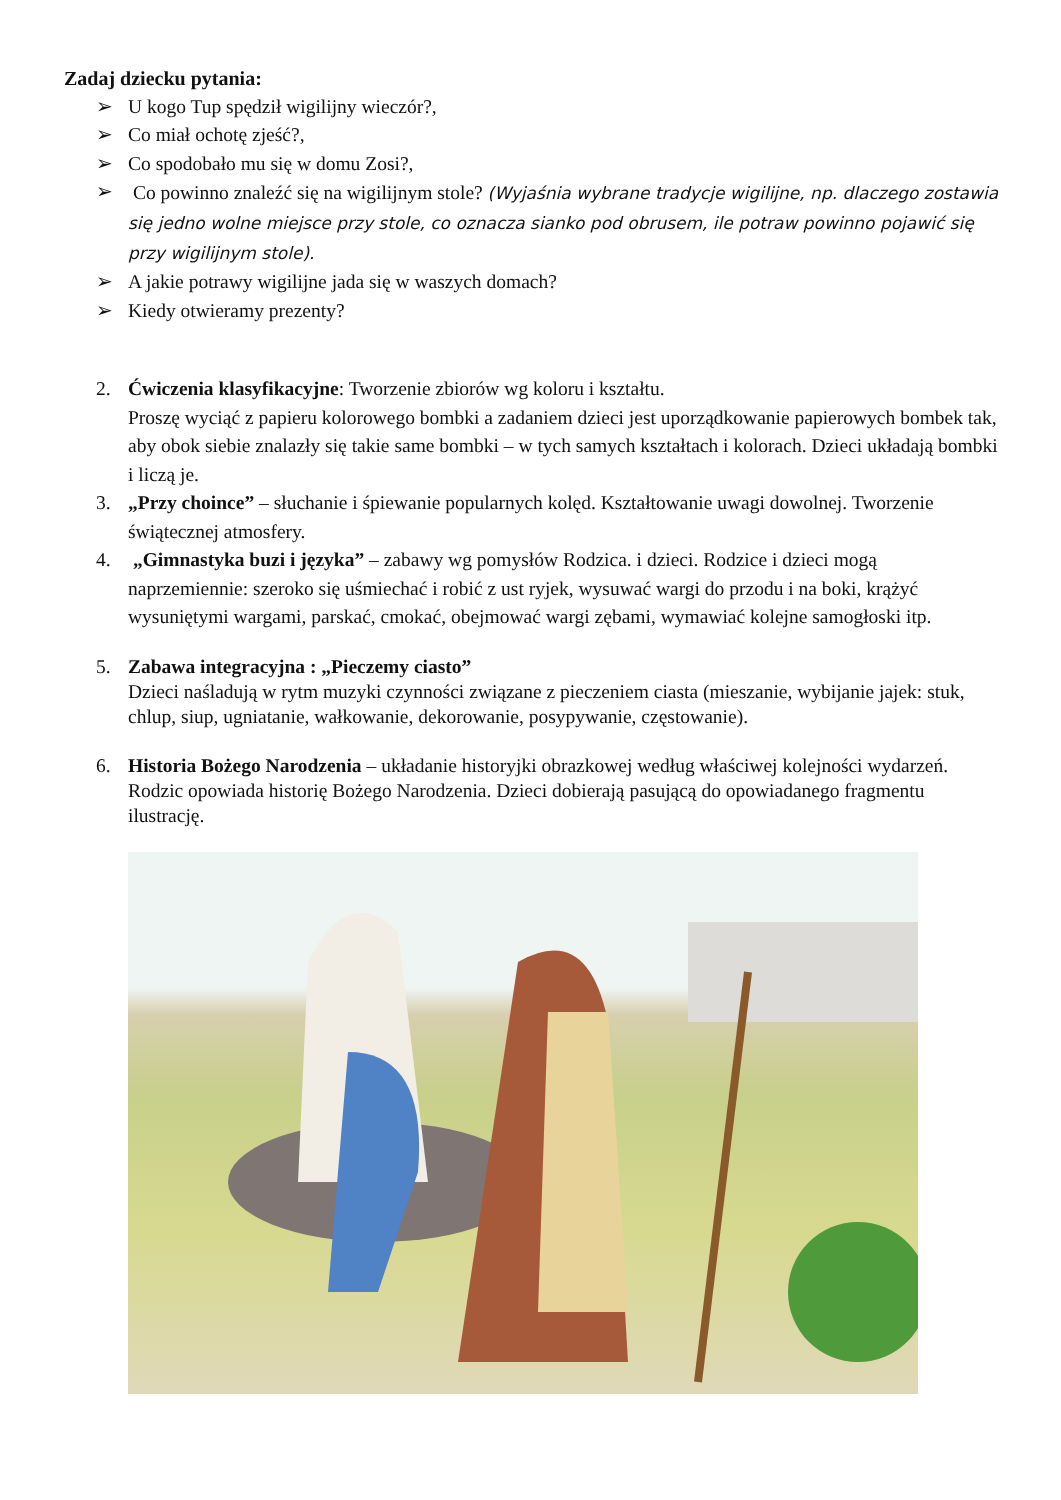Zadaj dziecku pytania:
➢ U kogo Tup spędził wigilijny wieczór?,
➢ Co miał ochotę zjeść?,
➢ Co spodobało mu się w domu Zosi?,
➢ Co powinno znaleźć się na wigilijnym stole? (Wyjaśnia wybrane tradycje wigilijne, np. dlaczego zostawia się jedno wolne miejsce przy stole, co oznacza sianko pod obrusem, ile potraw powinno pojawić się przy wigilijnym stole).
➢ A jakie potrawy wigilijne jada się w waszych domach?
➢ Kiedy otwieramy prezenty?
2. Ćwiczenia klasyfikacyjne: Tworzenie zbiorów wg koloru i kształtu.
Proszę wyciąć z papieru kolorowego bombki a zadaniem dzieci jest uporządkowanie papierowych bombek tak, aby obok siebie znalazły się takie same bombki – w tych samych kształtach i kolorach. Dzieci układają bombki i liczą je.
3. „Przy choince” – słuchanie i śpiewanie popularnych kolęd. Kształtowanie uwagi dowolnej. Tworzenie świątecznej atmosfery.
4. „Gimnastyka buzi i języka” – zabawy wg pomysłów Rodzica. i dzieci. Rodzice i dzieci mogą naprzemiennie: szeroko się uśmiechać i robić z ust ryjek, wysuwać wargi do przodu i na boki, krążyć wysuniętymi wargami, parskać, cmokać, obejmować wargi zębami, wymawiać kolejne samogłoski itp.
5. Zabawa integracyjna : „Pieczemy ciasto”
Dzieci naśladują w rytm muzyki czynności związane z pieczeniem ciasta (mieszanie, wybijanie jajek: stuk, chlup, siup, ugniatanie, wałkowanie, dekorowanie, posypywanie, częstowanie).
6. Historia Bożego Narodzenia – układanie historyjki obrazkowej według właściwej kolejności wydarzeń. Rodzic opowiada historię Bożego Narodzenia. Dzieci dobierają pasującą do opowiadanego fragmentu ilustrację.